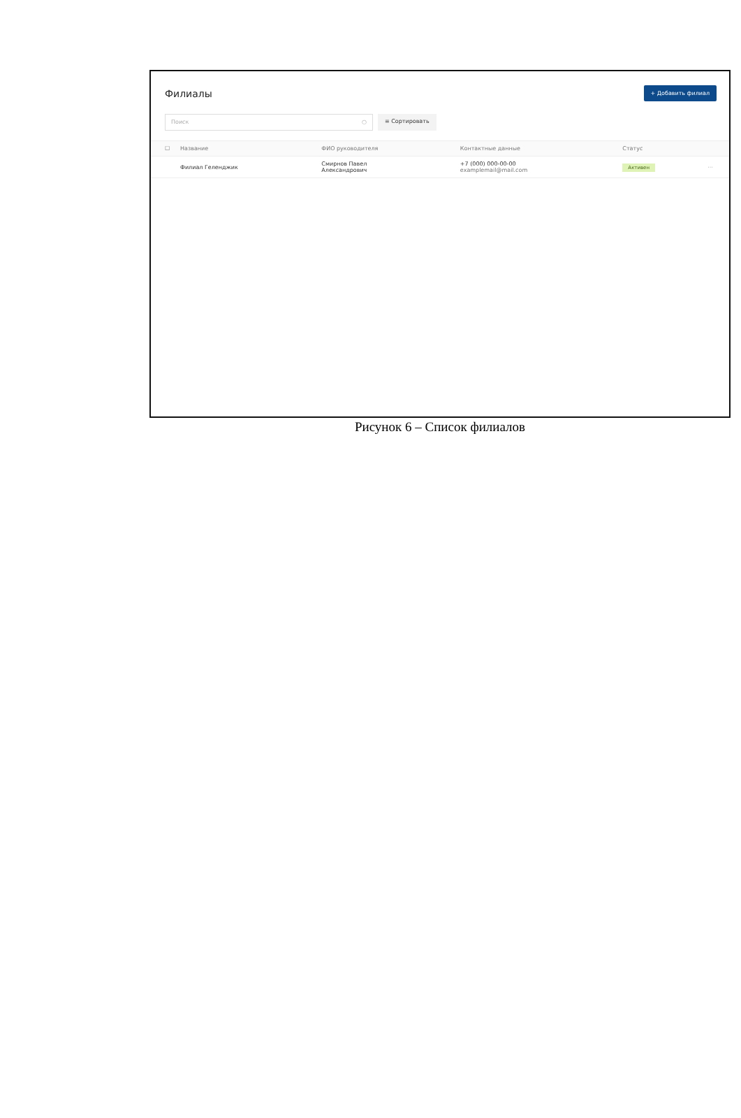Филиалы
+ Добавить филиал
Поиск ○
≡ Сортировать
| ☐ | Название | ФИО руководителя | Контактные данные | Статус | |
| --- | --- | --- | --- | --- | --- |
| | Филиал Геленджик | Смирнов Павел Александрович | +7 (000) 000-00-00 examplemail@mail.com | Активен | ··· |
Рисунок 6 – Список филиалов